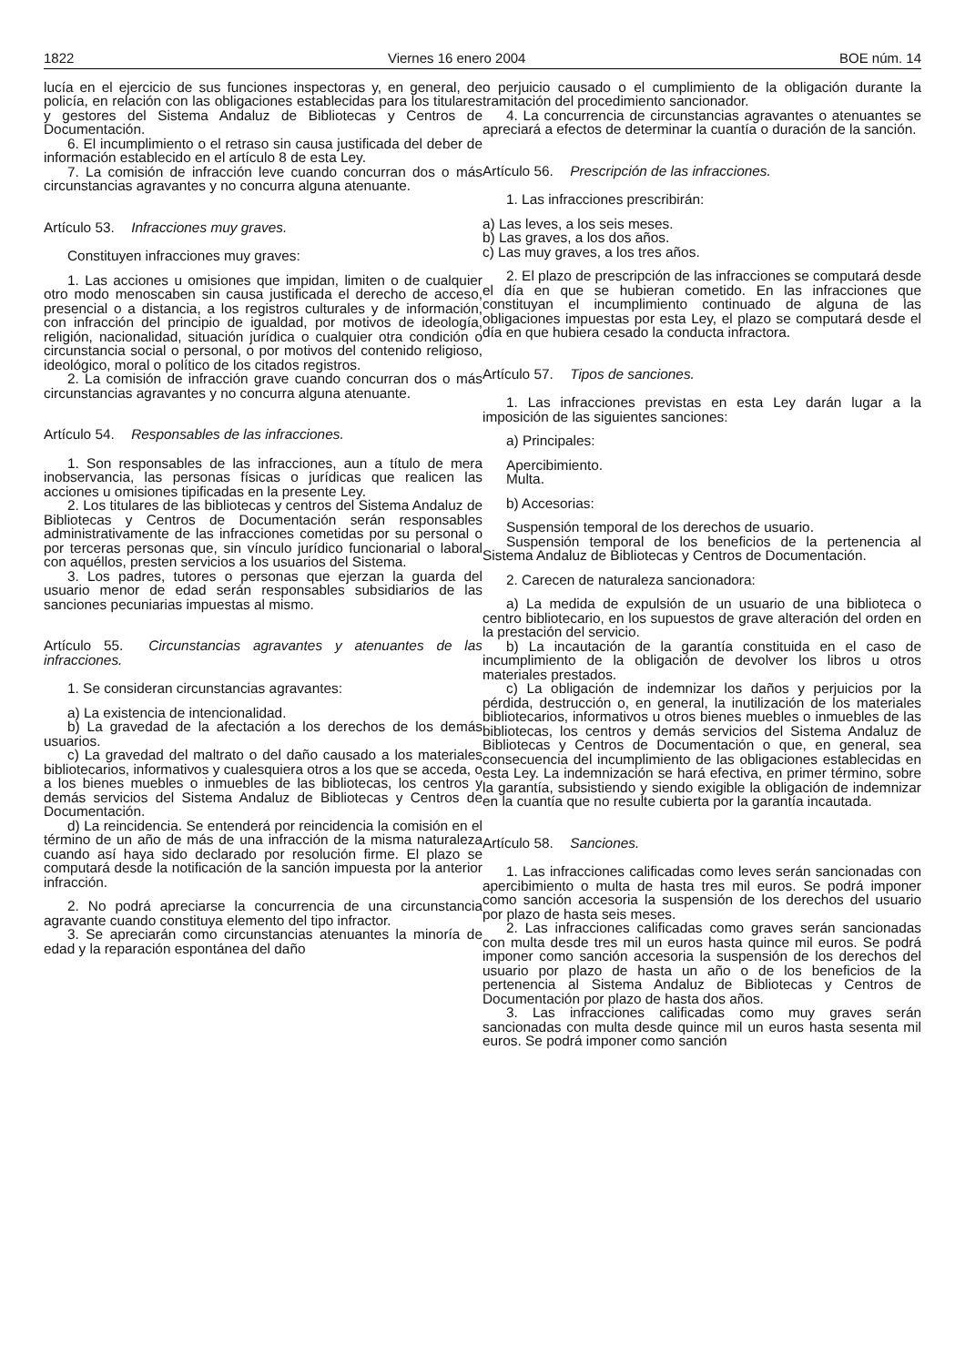1822 Viernes 16 enero 2004 BOE núm. 14
lucía en el ejercicio de sus funciones inspectoras y, en general, de policía, en relación con las obligaciones establecidas para los titulares y gestores del Sistema Andaluz de Bibliotecas y Centros de Documentación.
6. El incumplimiento o el retraso sin causa justificada del deber de información establecido en el artículo 8 de esta Ley.
7. La comisión de infracción leve cuando concurran dos o más circunstancias agravantes y no concurra alguna atenuante.
Artículo 53. Infracciones muy graves.
Constituyen infracciones muy graves:
1. Las acciones u omisiones que impidan, limiten o de cualquier otro modo menoscaben sin causa justificada el derecho de acceso, presencial o a distancia, a los registros culturales y de información, con infracción del principio de igualdad, por motivos de ideología, religión, nacionalidad, situación jurídica o cualquier otra condición o circunstancia social o personal, o por motivos del contenido religioso, ideológico, moral o político de los citados registros.
2. La comisión de infracción grave cuando concurran dos o más circunstancias agravantes y no concurra alguna atenuante.
Artículo 54. Responsables de las infracciones.
1. Son responsables de las infracciones, aun a título de mera inobservancia, las personas físicas o jurídicas que realicen las acciones u omisiones tipificadas en la presente Ley.
2. Los titulares de las bibliotecas y centros del Sistema Andaluz de Bibliotecas y Centros de Documentación serán responsables administrativamente de las infracciones cometidas por su personal o por terceras personas que, sin vínculo jurídico funcionarial o laboral con aquéllos, presten servicios a los usuarios del Sistema.
3. Los padres, tutores o personas que ejerzan la guarda del usuario menor de edad serán responsables subsidiarios de las sanciones pecuniarias impuestas al mismo.
Artículo 55. Circunstancias agravantes y atenuantes de las infracciones.
1. Se consideran circunstancias agravantes:
a) La existencia de intencionalidad.
b) La gravedad de la afectación a los derechos de los demás usuarios.
c) La gravedad del maltrato o del daño causado a los materiales bibliotecarios, informativos y cualesquiera otros a los que se acceda, o a los bienes muebles o inmuebles de las bibliotecas, los centros y demás servicios del Sistema Andaluz de Bibliotecas y Centros de Documentación.
d) La reincidencia. Se entenderá por reincidencia la comisión en el término de un año de más de una infracción de la misma naturaleza cuando así haya sido declarado por resolución firme. El plazo se computará desde la notificación de la sanción impuesta por la anterior infracción.
2. No podrá apreciarse la concurrencia de una circunstancia agravante cuando constituya elemento del tipo infractor.
3. Se apreciarán como circunstancias atenuantes la minoría de edad y la reparación espontánea del daño
o perjuicio causado o el cumplimiento de la obligación durante la tramitación del procedimiento sancionador.
4. La concurrencia de circunstancias agravantes o atenuantes se apreciará a efectos de determinar la cuantía o duración de la sanción.
Artículo 56. Prescripción de las infracciones.
1. Las infracciones prescribirán:
a) Las leves, a los seis meses.
b) Las graves, a los dos años.
c) Las muy graves, a los tres años.
2. El plazo de prescripción de las infracciones se computará desde el día en que se hubieran cometido. En las infracciones que constituyan el incumplimiento continuado de alguna de las obligaciones impuestas por esta Ley, el plazo se computará desde el día en que hubiera cesado la conducta infractora.
Artículo 57. Tipos de sanciones.
1. Las infracciones previstas en esta Ley darán lugar a la imposición de las siguientes sanciones:
a) Principales:
Apercibimiento.
Multa.
b) Accesorias:
Suspensión temporal de los derechos de usuario.
Suspensión temporal de los beneficios de la pertenencia al Sistema Andaluz de Bibliotecas y Centros de Documentación.
2. Carecen de naturaleza sancionadora:
a) La medida de expulsión de un usuario de una biblioteca o centro bibliotecario, en los supuestos de grave alteración del orden en la prestación del servicio.
b) La incautación de la garantía constituida en el caso de incumplimiento de la obligación de devolver los libros u otros materiales prestados.
c) La obligación de indemnizar los daños y perjuicios por la pérdida, destrucción o, en general, la inutilización de los materiales bibliotecarios, informativos u otros bienes muebles o inmuebles de las bibliotecas, los centros y demás servicios del Sistema Andaluz de Bibliotecas y Centros de Documentación o que, en general, sea consecuencia del incumplimiento de las obligaciones establecidas en esta Ley. La indemnización se hará efectiva, en primer término, sobre la garantía, subsistiendo y siendo exigible la obligación de indemnizar en la cuantía que no resulte cubierta por la garantía incautada.
Artículo 58. Sanciones.
1. Las infracciones calificadas como leves serán sancionadas con apercibimiento o multa de hasta tres mil euros. Se podrá imponer como sanción accesoria la suspensión de los derechos del usuario por plazo de hasta seis meses.
2. Las infracciones calificadas como graves serán sancionadas con multa desde tres mil un euros hasta quince mil euros. Se podrá imponer como sanción accesoria la suspensión de los derechos del usuario por plazo de hasta un año o de los beneficios de la pertenencia al Sistema Andaluz de Bibliotecas y Centros de Documentación por plazo de hasta dos años.
3. Las infracciones calificadas como muy graves serán sancionadas con multa desde quince mil un euros hasta sesenta mil euros. Se podrá imponer como sanción